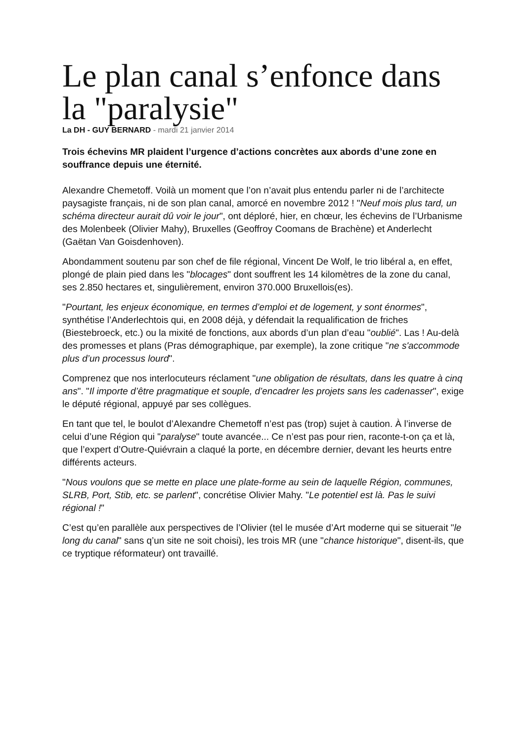Le plan canal s’enfonce dans la "paralysie"
La DH - GUY BERNARD - mardi 21 janvier 2014
Trois échevins MR plaident l’urgence d’actions concrètes aux abords d’une zone en souffrance depuis une éternité.
Alexandre Chemetoff. Voilà un moment que l’on n’avait plus entendu parler ni de l’architecte paysagiste français, ni de son plan canal, amorcé en novembre 2012 ! "Neuf mois plus tard, un schéma directeur aurait dû voir le jour", ont déploré, hier, en chœur, les échevins de l’Urbanisme des Molenbeek (Olivier Mahy), Bruxelles (Geoffroy Coomans de Brachène) et Anderlecht (Gaëtan Van Goisdenhoven).
Abondamment soutenu par son chef de file régional, Vincent De Wolf, le trio libéral a, en effet, plongé de plain pied dans les "blocages" dont souffrent les 14 kilomètres de la zone du canal, ses 2.850 hectares et, singulièrement, environ 370.000 Bruxellois(es).
"Pourtant, les enjeux économique, en termes d’emploi et de logement, y sont énormes", synthétise l’Anderlechtois qui, en 2008 déjà, y défendait la requalification de friches (Biestebroeck, etc.) ou la mixité de fonctions, aux abords d’un plan d’eau "oublié". Las ! Au-delà des promesses et plans (Pras démographique, par exemple), la zone critique "ne s'accommode plus d’un processus lourd".
Comprenez que nos interlocuteurs réclament "une obligation de résultats, dans les quatre à cinq ans". "Il importe d’être pragmatique et souple, d’encadrer les projets sans les cadenasser", exige le député régional, appuyé par ses collègues.
En tant que tel, le boulot d’Alexandre Chemetoff n’est pas (trop) sujet à caution. À l’inverse de celui d’une Région qui "paralyse" toute avancée... Ce n’est pas pour rien, raconte-t-on ça et là, que l’expert d’Outre-Quiévrain a claqué la porte, en décembre dernier, devant les heurts entre différents acteurs.
"Nous voulons que se mette en place une plate-forme au sein de laquelle Région, communes, SLRB, Port, Stib, etc. se parlent", concrétise Olivier Mahy. "Le potentiel est là. Pas le suivi régional !"
C’est qu’en parallèle aux perspectives de l’Olivier (tel le musée d’Art moderne qui se situerait "le long du canal" sans q’un site ne soit choisi), les trois MR (une "chance historique", disent-ils, que ce tryptique réformateur) ont travaillé.